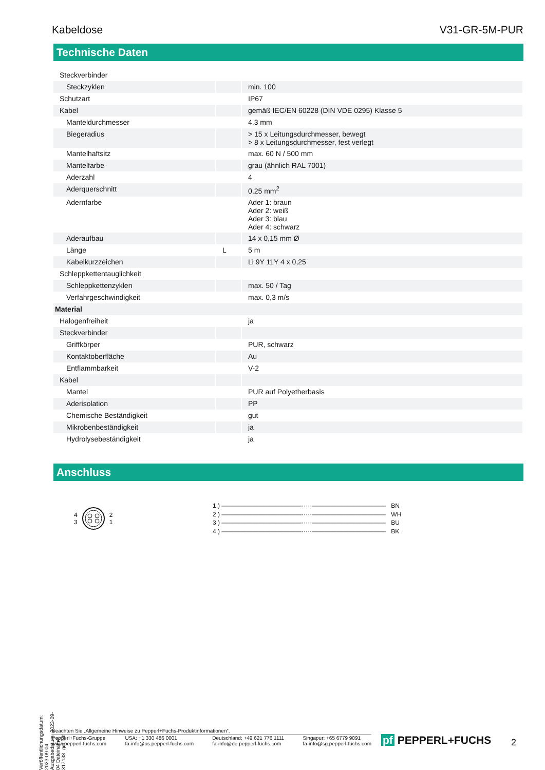Kabeldose V31-GR-5M-PUR
Technische Daten
| Steckverbinder | | |
| Steckzyklen | | min. 100 |
| Schutzart | | IP67 |
| Kabel | | gemäß IEC/EN 60228 (DIN VDE 0295) Klasse 5 |
| Manteldurchmesser | | 4,3 mm |
| Biegeradius | | > 15 x Leitungsdurchmesser, bewegt > 8 x Leitungsdurchmesser, fest verlegt |
| Mantelhaftsitz | | max. 60 N / 500 mm |
| Mantelfarbe | | grau (ähnlich RAL 7001) |
| Aderzahl | | 4 |
| Aderquerschnitt | | 0,25 mm<sup>2</sup> |
| Adernfarbe | | Ader 1: braun Ader 2: weiß Ader 3: blau Ader 4: schwarz |
| Aderaufbau | | 14 x 0,15 mm Ø |
| Länge | L | 5 m |
| Kabelkurzzeichen | | Li 9Y 11Y 4 x 0,25 |
| Schleppkettentauglichkeit | | |
| Schleppkettenzyklen | | max. 50 / Tag |
| Verfahrgeschwindigkeit | | max. 0,3 m/s |
| Material | | |
| Halogenfreiheit | | ja |
| Steckverbinder | | |
| Griffkörper | | PUR, schwarz |
| Kontaktoberfläche | | Au |
| Entflammbarkeit | | V-2 |
| Kabel | | |
| Mantel | | PUR auf Polyetherbasis |
| Aderisolation | | PP |
| Chemische Beständigkeit | | gut |
| Mikrobenbeständigkeit | | ja |
| Hydrolysebeständigkeit | | ja |
Anschluss
4
3 2
1
1 ) —————————————·····———————————— BN
2 ) —————————————·····———————————— WH
3 ) —————————————·····———————————— BU
4 ) —————————————·····———————————— BK
Veröffentlichungsdatum: 2023-09-04 Ausgabedatum: 2023-09-04 Dateiname: 317138_ger.pdf
Beachten Sie „Allgemeine Hinweise zu Pepperl+Fuchs-Produktinformationen“.
Pepperl+Fuchs-Gruppe
www.pepperl-fuchs.com USA: +1 330 486 0001
fa-info@us.pepperl-fuchs.com Deutschland: +49 621 776 1111
fa-info@de.pepperl-fuchs.com Singapur: +65 6779 9091
fa-info@sg.pepperl-fuchs.com
pf PEPPERL+FUCHS 2